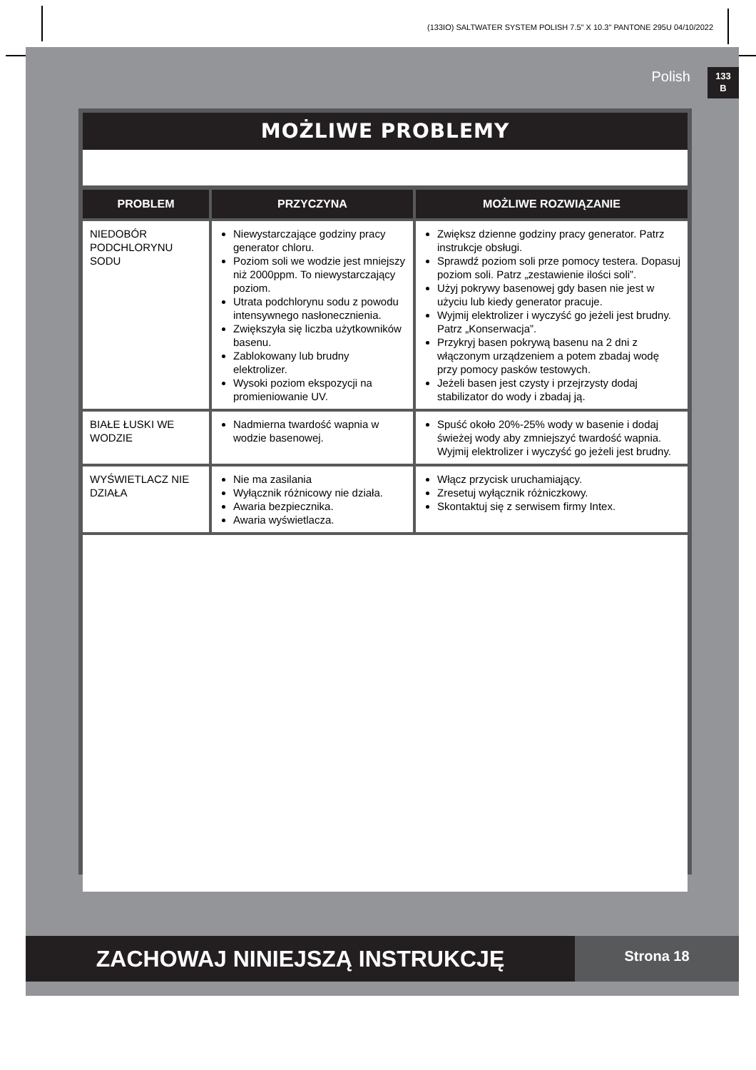(133IO) SALTWATER SYSTEM POLISH 7.5" X 10.3" PANTONE 295U 04/10/2022
Polish
133
B
MOŻLIWE PROBLEMY
| PROBLEM | PRZYCZYNA | MOŻLIWE ROZWIĄZANIE |
| --- | --- | --- |
| NIEDOBÓR PODCHLORYNU SODU | Niewystarczające godziny pracy generator chloru. Poziom soli we wodzie jest mniejszy niż 2000ppm. To niewystarczający poziom. Utrata podchlorynu sodu z powodu intensywnego nasłonecznienia. Zwiększyła się liczba użytkowników basenu. Zablokowany lub brudny elektrolizer. Wysoki poziom ekspozycji na promieniowanie UV. | Zwiększ dzienne godziny pracy generator. Patrz instrukcje obsługi. Sprawdź poziom soli prze pomocy testera. Dopasuj poziom soli. Patrz „zestawienie ilości soli”. Użyj pokrywy basenowej gdy basen nie jest w użyciu lub kiedy generator pracuje. Wyjmij elektrolizer i wyczyść go jeżeli jest brudny. Patrz „Konserwacja”. Przykryj basen pokrywą basenu na 2 dni z włączonym urządzeniem a potem zbadaj wodę przy pomocy pasków testowych. Jeżeli basen jest czysty i przejrzysty dodaj stabilizator do wody i zbadaj ją. |
| BIAŁE ŁUSKI WE WODZIE | Nadmierna twardość wapnia w wodzie basenowej. | Spuść około 20%-25% wody w basenie i dodaj świeżej wody aby zmniejszyć twardość wapnia. Wyjmij elektrolizer i wyczyść go jeżeli jest brudny. |
| WYŚWIETLACZ NIE DZIAŁA | Nie ma zasilania Wyłącznik różnicowy nie działa. Awaria bezpiecznika. Awaria wyświetlacza. | Włącz przycisk uruchamiający. Zresetuj wyłącznik różniczkowy. Skontaktuj się z serwisem firmy Intex. |
ZACHOWAJ NINIEJSZĄ INSTRUKCJĘ
Strona 18